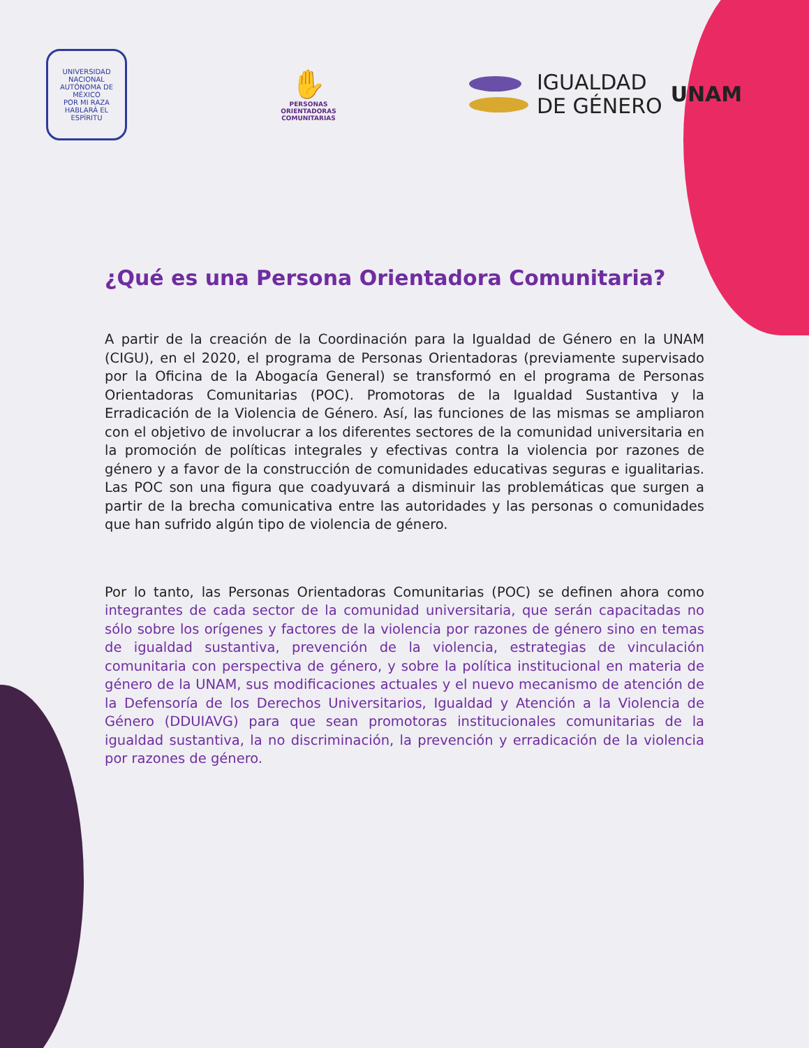UNIVERSIDAD NACIONAL AUTÓNOMA DE MÉXICO
POR MI RAZA HABLARÁ EL ESPÍRITU
✋
PERSONAS
ORIENTADORAS
COMUNITARIAS
IGUALDAD
DE GÉNERO
UNAM
¿Qué es una Persona Orientadora Comunitaria?
A partir de la creación de la Coordinación para la Igualdad de Género en la UNAM (CIGU), en el 2020, el programa de Personas Orientadoras (previamente supervisado por la Oficina de la Abogacía General) se transformó en el programa de Personas Orientadoras Comunitarias (POC). Promotoras de la Igualdad Sustantiva y la Erradicación de la Violencia de Género. Así, las funciones de las mismas se ampliaron con el objetivo de involucrar a los diferentes sectores de la comunidad universitaria en la promoción de políticas integrales y efectivas contra la violencia por razones de género y a favor de la construcción de comunidades educativas seguras e igualitarias. Las POC son una figura que coadyuvará a disminuir las problemáticas que surgen a partir de la brecha comunicativa entre las autoridades y las personas o comunidades que han sufrido algún tipo de violencia de género.
Por lo tanto, las Personas Orientadoras Comunitarias (POC) se definen ahora como integrantes de cada sector de la comunidad universitaria, que serán capacitadas no sólo sobre los orígenes y factores de la violencia por razones de género sino en temas de igualdad sustantiva, prevención de la violencia, estrategias de vinculación comunitaria con perspectiva de género, y sobre la política institucional en materia de género de la UNAM, sus modificaciones actuales y el nuevo mecanismo de atención de la Defensoría de los Derechos Universitarios, Igualdad y Atención a la Violencia de Género (DDUIAVG) para que sean promotoras institucionales comunitarias de la igualdad sustantiva, la no discriminación, la prevención y erradicación de la violencia por razones de género.